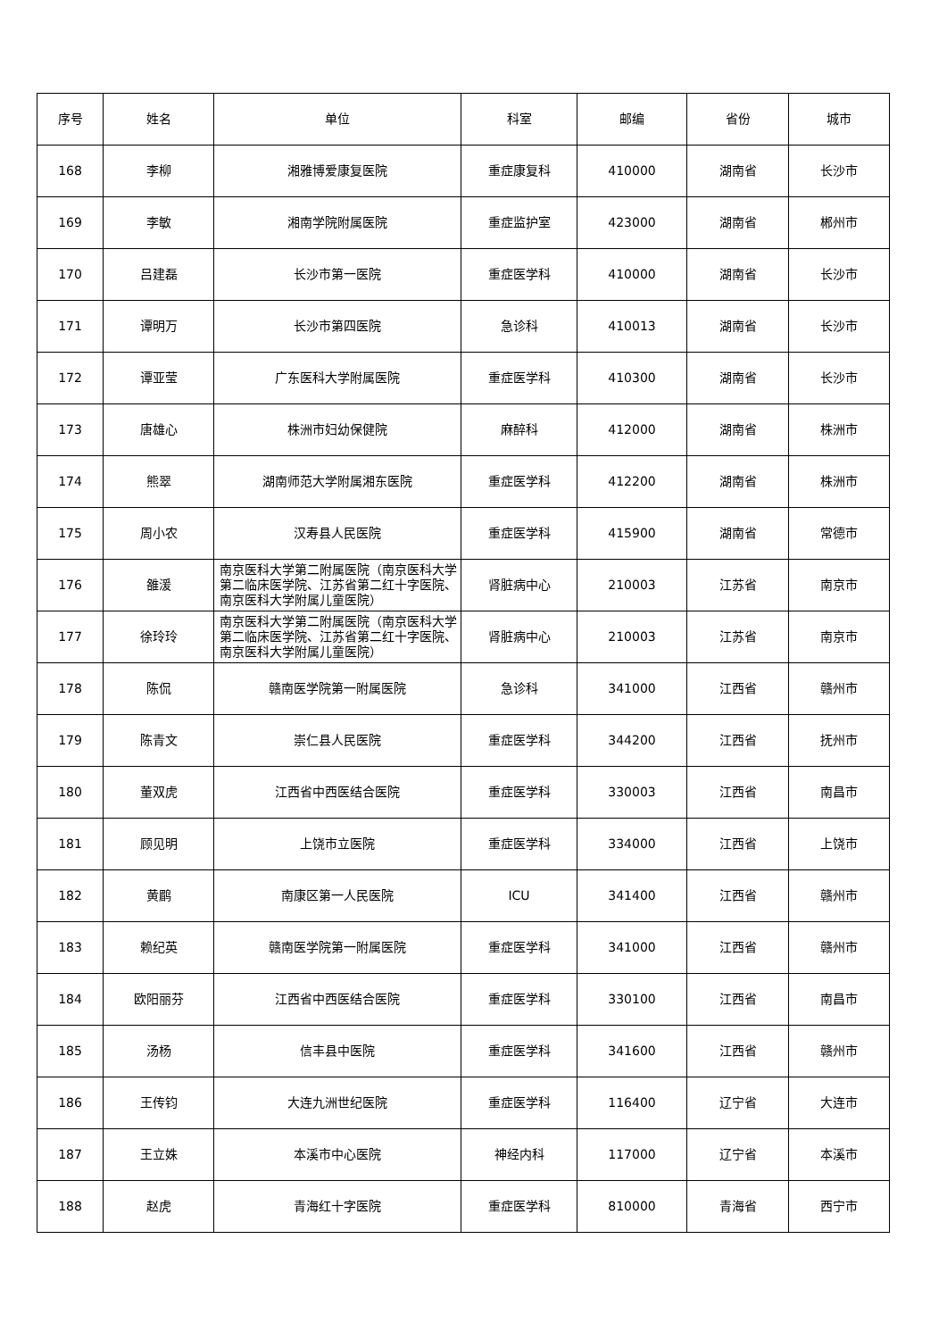| 序号 | 姓名 | 单位 | 科室 | 邮编 | 省份 | 城市 |
| --- | --- | --- | --- | --- | --- | --- |
| 168 | 李柳 | 湘雅博爱康复医院 | 重症康复科 | 410000 | 湖南省 | 长沙市 |
| 169 | 李敏 | 湘南学院附属医院 | 重症监护室 | 423000 | 湖南省 | 郴州市 |
| 170 | 吕建磊 | 长沙市第一医院 | 重症医学科 | 410000 | 湖南省 | 长沙市 |
| 171 | 谭明万 | 长沙市第四医院 | 急诊科 | 410013 | 湖南省 | 长沙市 |
| 172 | 谭亚莹 | 广东医科大学附属医院 | 重症医学科 | 410300 | 湖南省 | 长沙市 |
| 173 | 唐雄心 | 株洲市妇幼保健院 | 麻醉科 | 412000 | 湖南省 | 株洲市 |
| 174 | 熊翠 | 湖南师范大学附属湘东医院 | 重症医学科 | 412200 | 湖南省 | 株洲市 |
| 175 | 周小农 | 汉寿县人民医院 | 重症医学科 | 415900 | 湖南省 | 常德市 |
| 176 | 雒湲 | 南京医科大学第二附属医院（南京医科大学第二临床医学院、江苏省第二红十字医院、南京医科大学附属儿童医院） | 肾脏病中心 | 210003 | 江苏省 | 南京市 |
| 177 | 徐玲玲 | 南京医科大学第二附属医院（南京医科大学第二临床医学院、江苏省第二红十字医院、南京医科大学附属儿童医院） | 肾脏病中心 | 210003 | 江苏省 | 南京市 |
| 178 | 陈侃 | 赣南医学院第一附属医院 | 急诊科 | 341000 | 江西省 | 赣州市 |
| 179 | 陈青文 | 崇仁县人民医院 | 重症医学科 | 344200 | 江西省 | 抚州市 |
| 180 | 董双虎 | 江西省中西医结合医院 | 重症医学科 | 330003 | 江西省 | 南昌市 |
| 181 | 顾见明 | 上饶市立医院 | 重症医学科 | 334000 | 江西省 | 上饶市 |
| 182 | 黄鹛 | 南康区第一人民医院 | ICU | 341400 | 江西省 | 赣州市 |
| 183 | 赖纪英 | 赣南医学院第一附属医院 | 重症医学科 | 341000 | 江西省 | 赣州市 |
| 184 | 欧阳丽芬 | 江西省中西医结合医院 | 重症医学科 | 330100 | 江西省 | 南昌市 |
| 185 | 汤杨 | 信丰县中医院 | 重症医学科 | 341600 | 江西省 | 赣州市 |
| 186 | 王传钧 | 大连九洲世纪医院 | 重症医学科 | 116400 | 辽宁省 | 大连市 |
| 187 | 王立姝 | 本溪市中心医院 | 神经内科 | 117000 | 辽宁省 | 本溪市 |
| 188 | 赵虎 | 青海红十字医院 | 重症医学科 | 810000 | 青海省 | 西宁市 |